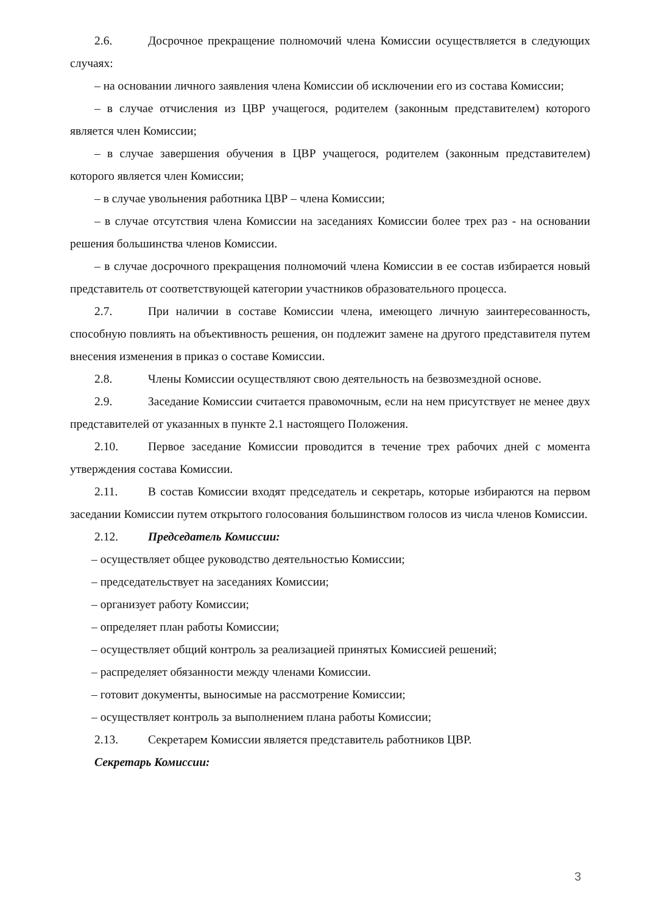2.6. Досрочное прекращение полномочий члена Комиссии осуществляется в следующих случаях:
– на основании личного заявления члена Комиссии об исключении его из состава Комиссии;
– в случае отчисления из ЦВР учащегося, родителем (законным представителем) которого является член Комиссии;
– в случае завершения обучения в ЦВР учащегося, родителем (законным представителем) которого является член Комиссии;
– в случае увольнения работника ЦВР – члена Комиссии;
– в случае отсутствия члена Комиссии на заседаниях Комиссии более трех раз - на основании решения большинства членов Комиссии.
– в случае досрочного прекращения полномочий члена Комиссии в ее состав избирается новый представитель от соответствующей категории участников образовательного процесса.
2.7. При наличии в составе Комиссии члена, имеющего личную заинтересованность, способную повлиять на объективность решения, он подлежит замене на другого представителя путем внесения изменения в приказ о составе Комиссии.
2.8. Члены Комиссии осуществляют свою деятельность на безвозмездной основе.
2.9. Заседание Комиссии считается правомочным, если на нем присутствует не менее двух представителей от указанных в пункте 2.1 настоящего Положения.
2.10. Первое заседание Комиссии проводится в течение трех рабочих дней с момента утверждения состава Комиссии.
2.11. В состав Комиссии входят председатель и секретарь, которые избираются на первом заседании Комиссии путем открытого голосования большинством голосов из числа членов Комиссии.
2.12. Председатель Комиссии:
– осуществляет общее руководство деятельностью Комиссии;
– председательствует на заседаниях Комиссии;
– организует работу Комиссии;
– определяет план работы Комиссии;
– осуществляет общий контроль за реализацией принятых Комиссией решений;
– распределяет обязанности между членами Комиссии.
– готовит документы, выносимые на рассмотрение Комиссии;
– осуществляет контроль за выполнением плана работы Комиссии;
2.13. Секретарем Комиссии является представитель работников ЦВР.
Секретарь Комиссии:
3